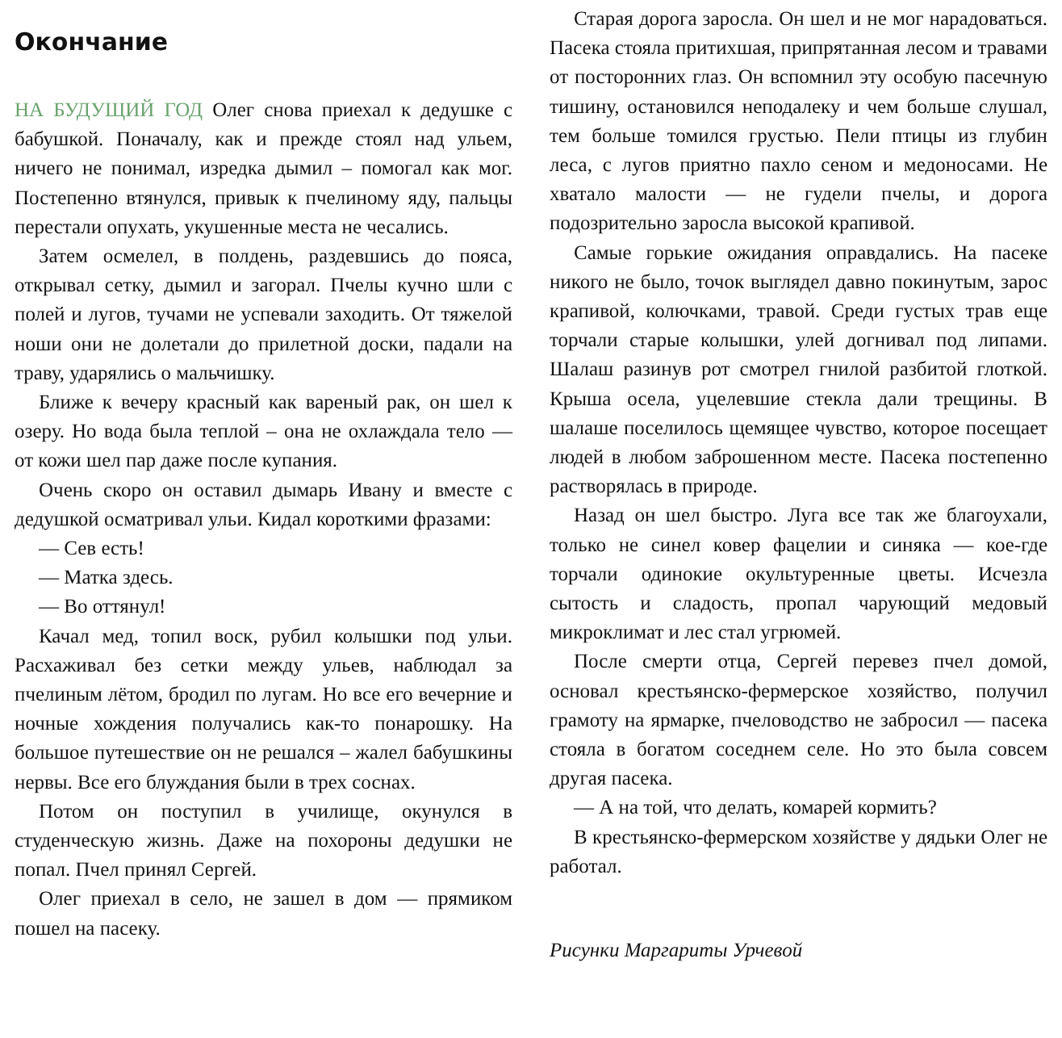Окончание
НА БУДУЩИЙ ГОД Олег снова приехал к дедушке с бабушкой. Поначалу, как и прежде стоял над ульем, ничего не понимал, изредка дымил – помогал как мог. Постепенно втянулся, привык к пчелиному яду, пальцы перестали опухать, укушенные места не чесались.
Затем осмелел, в полдень, раздевшись до пояса, открывал сетку, дымил и загорал. Пчелы кучно шли с полей и лугов, тучами не успевали заходить. От тяжелой ноши они не долетали до прилетной доски, падали на траву, ударялись о мальчишку.
Ближе к вечеру красный как вареный рак, он шел к озеру. Но вода была теплой – она не охлаждала тело — от кожи шел пар даже после купания.
Очень скоро он оставил дымарь Ивану и вместе с дедушкой осматривал ульи. Кидал короткими фразами:
— Сев есть!
— Матка здесь.
— Во оттянул!
Качал мед, топил воск, рубил колышки под ульи. Расхаживал без сетки между ульев, наблюдал за пчелиным лётом, бродил по лугам. Но все его вечерние и ночные хождения получались как-то понарошку. На большое путешествие он не решался – жалел бабушкины нервы. Все его блуждания были в трех соснах.
Потом он поступил в училище, окунулся в студенческую жизнь. Даже на похороны дедушки не попал. Пчел принял Сергей.
Олег приехал в село, не зашел в дом — прямиком пошел на пасеку.
Старая дорога заросла. Он шел и не мог нарадоваться. Пасека стояла притихшая, припрятанная лесом и травами от посторонних глаз. Он вспомнил эту особую пасечную тишину, остановился неподалеку и чем больше слушал, тем больше томился грустью. Пели птицы из глубин леса, с лугов приятно пахло сеном и медоносами. Не хватало малости — не гудели пчелы, и дорога подозрительно заросла высокой крапивой.
Самые горькие ожидания оправдались. На пасеке никого не было, точок выглядел давно покинутым, зарос крапивой, колючками, травой. Среди густых трав еще торчали старые колышки, улей догнивал под липами. Шалаш разинув рот смотрел гнилой разбитой глоткой. Крыша осела, уцелевшие стекла дали трещины. В шалаше поселилось щемящее чувство, которое посещает людей в любом заброшенном месте. Пасека постепенно растворялась в природе.
Назад он шел быстро. Луга все так же благоухали, только не синел ковер фацелии и синяка — кое-где торчали одинокие окультуренные цветы. Исчезла сытость и сладость, пропал чарующий медовый микроклимат и лес стал угрюмей.
После смерти отца, Сергей перевез пчел домой, основал крестьянско-фермерское хозяйство, получил грамоту на ярмарке, пчеловодство не забросил — пасека стояла в богатом соседнем селе. Но это была совсем другая пасека.
— А на той, что делать, комарей кормить?
В крестьянско-фермерском хозяйстве у дядьки Олег не работал.
Рисунки Маргариты Урчевой